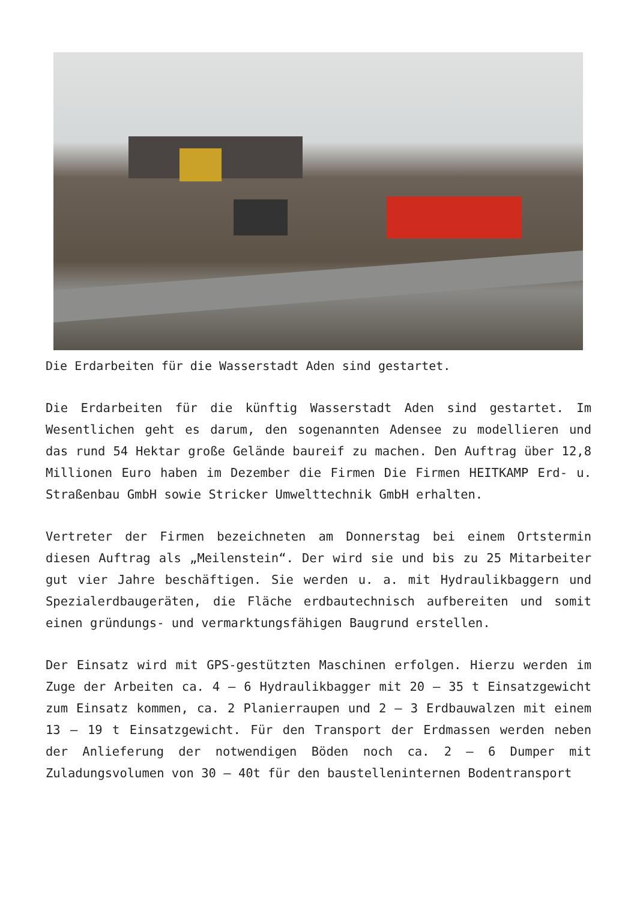Die Erdarbeiten für die Wasserstadt Aden sind gestartet.
Die Erdarbeiten für die künftig Wasserstadt Aden sind gestartet. Im Wesentlichen geht es darum, den sogenannten Adensee zu modellieren und das rund 54 Hektar große Gelände baureif zu machen. Den Auftrag über 12,8 Millionen Euro haben im Dezember die Firmen Die Firmen HEITKAMP Erd- u. Straßenbau GmbH sowie Stricker Umwelttechnik GmbH erhalten.
Vertreter der Firmen bezeichneten am Donnerstag bei einem Ortstermin diesen Auftrag als „Meilenstein“. Der wird sie und bis zu 25 Mitarbeiter gut vier Jahre beschäftigen. Sie werden u. a. mit Hydraulikbaggern und Spezialerdbaugeräten, die Fläche erdbautechnisch aufbereiten und somit einen gründungs- und vermarktungsfähigen Baugrund erstellen.
Der Einsatz wird mit GPS-gestützten Maschinen erfolgen. Hierzu werden im Zuge der Arbeiten ca. 4 – 6 Hydraulikbagger mit 20 – 35 t Einsatzgewicht zum Einsatz kommen, ca. 2 Planierraupen und 2 – 3 Erdbauwalzen mit einem 13 – 19 t Einsatzgewicht. Für den Transport der Erdmassen werden neben der Anlieferung der notwendigen Böden noch ca. 2 – 6 Dumper mit Zuladungsvolumen von 30 – 40t für den baustelleninternen Bodentransport